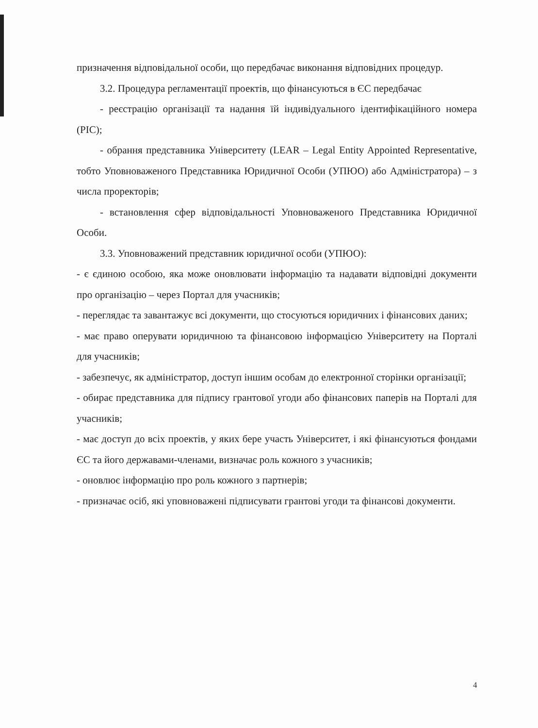призначення відповідальної особи, що передбачає виконання відповідних процедур.
3.2. Процедура регламентації проектів, що фінансуються в ЄС передбачає
- реєстрацію організації та надання їй індивідуального ідентифікаційного номера (PIC);
- обрання представника Університету (LEAR – Legal Entity Appointed Representative, тобто Уповноваженого Представника Юридичної Особи (УПЮО) або Адміністратора) – з числа проректорів;
- встановлення сфер відповідальності Уповноваженого Представника Юридичної Особи.
3.3. Уповноважений представник юридичної особи (УПЮО):
- є єдиною особою, яка може оновлювати інформацію та надавати відповідні документи про організацію – через Портал для учасників;
- переглядає та завантажує всі документи, що стосуються юридичних і фінансових даних;
- має право оперувати юридичною та фінансовою інформацією Університету на Порталі для учасників;
- забезпечує, як адміністратор, доступ іншим особам до електронної сторінки організації;
- обирає представника для підпису грантової угоди або фінансових паперів на Порталі для учасників;
- має доступ до всіх проектів, у яких бере участь Університет, і які фінансуються фондами ЄС та його державами-членами, визначає роль кожного з учасників;
- оновлює інформацію про роль кожного з партнерів;
- призначає осіб, які уповноважені підписувати грантові угоди та фінансові документи.
4